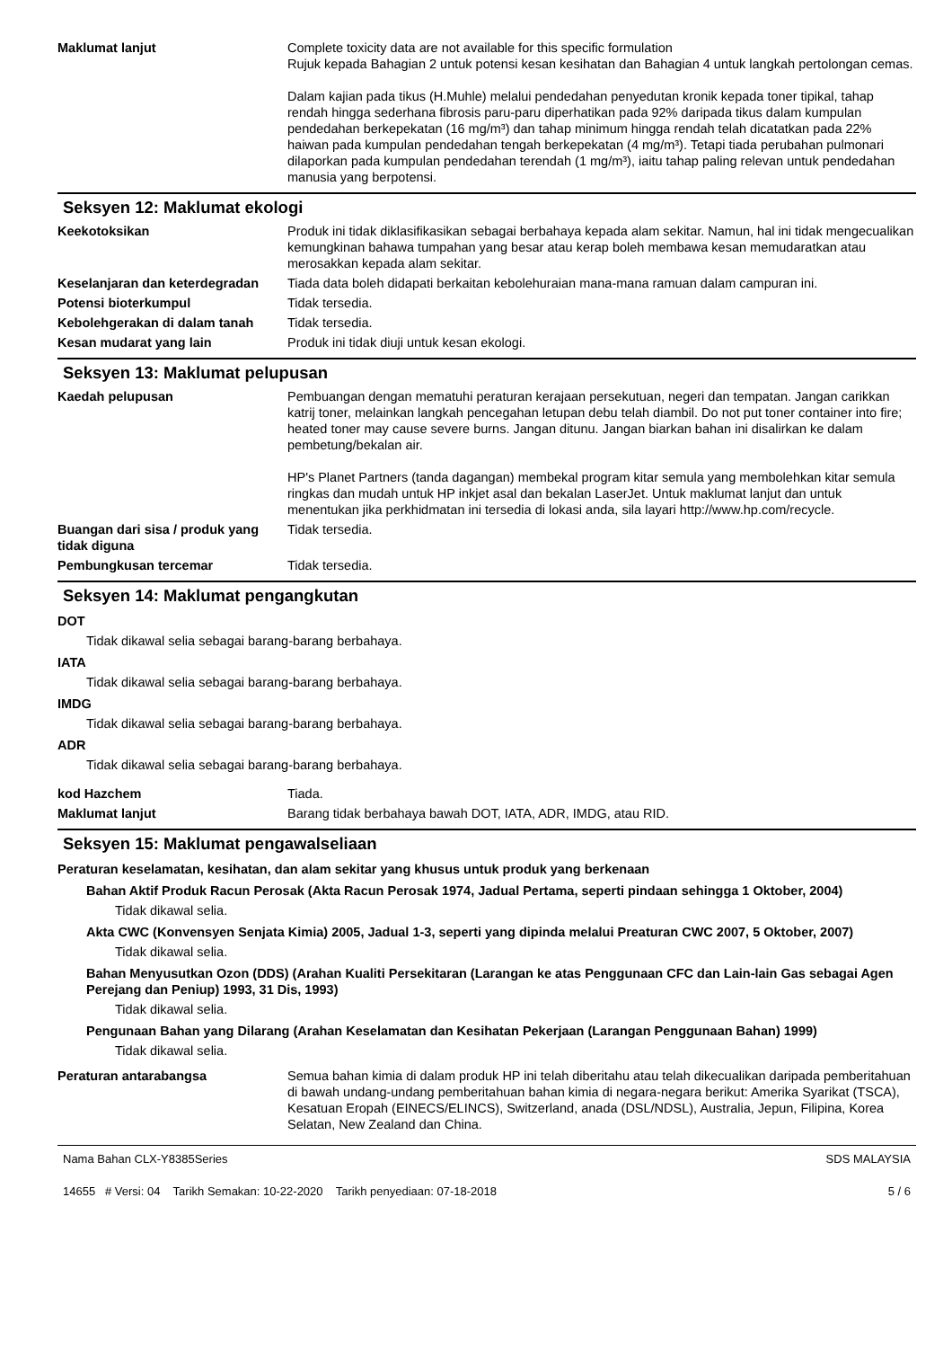Maklumat lanjut Complete toxicity data are not available for this specific formulation
Rujuk kepada Bahagian 2 untuk potensi kesan kesihatan dan Bahagian 4 untuk langkah pertolongan cemas.
Dalam kajian pada tikus (H.Muhle) melalui pendedahan penyedutan kronik kepada toner tipikal, tahap rendah hingga sederhana fibrosis paru-paru diperhatikan pada 92% daripada tikus dalam kumpulan pendedahan berkepekatan (16 mg/m³) dan tahap minimum hingga rendah telah dicatatkan pada 22% haiwan pada kumpulan pendedahan tengah berkepekatan (4 mg/m³). Tetapi tiada perubahan pulmonari dilaporkan pada kumpulan pendedahan terendah (1 mg/m³), iaitu tahap paling relevan untuk pendedahan manusia yang berpotensi.
Seksyen 12: Maklumat ekologi
Keekotoksikan Produk ini tidak diklasifikasikan sebagai berbahaya kepada alam sekitar. Namun, hal ini tidak mengecualikan kemungkinan bahawa tumpahan yang besar atau kerap boleh membawa kesan memudaratkan atau merosakkan kepada alam sekitar.
Keselanjaran dan keterdegradan
Tiada data boleh didapati berkaitan kebolehuraian mana-mana ramuan dalam campuran ini.
Potensi bioterkumpul Tidak tersedia.
Kebolehgerakan di dalam tanah Tidak tersedia.
Kesan mudarat yang lain Produk ini tidak diuji untuk kesan ekologi.
Seksyen 13: Maklumat pelupusan
Kaedah pelupusan Pembuangan dengan mematuhi peraturan kerajaan persekutuan, negeri dan tempatan. Jangan carikkan katrij toner, melainkan langkah pencegahan letupan debu telah diambil. Do not put toner container into fire; heated toner may cause severe burns. Jangan ditunu. Jangan biarkan bahan ini disalirkan ke dalam pembetung/bekalan air.
HP's Planet Partners (tanda dagangan) membekal program kitar semula yang membolehkan kitar semula ringkas dan mudah untuk HP inkjet asal dan bekalan LaserJet. Untuk maklumat lanjut dan untuk menentukan jika perkhidmatan ini tersedia di lokasi anda, sila layari http://www.hp.com/recycle.
Buangan dari sisa / produk yang tidak diguna
Tidak tersedia.
Pembungkusan tercemar Tidak tersedia.
Seksyen 14: Maklumat pengangkutan
DOT
Tidak dikawal selia sebagai barang-barang berbahaya.
IATA
Tidak dikawal selia sebagai barang-barang berbahaya.
IMDG
Tidak dikawal selia sebagai barang-barang berbahaya.
ADR
Tidak dikawal selia sebagai barang-barang berbahaya.
kod Hazchem Tiada.
Maklumat lanjut Barang tidak berbahaya bawah DOT, IATA, ADR, IMDG, atau RID.
Seksyen 15: Maklumat pengawalseliaan
Peraturan keselamatan, kesihatan, dan alam sekitar yang khusus untuk produk yang berkenaan
Bahan Aktif Produk Racun Perosak (Akta Racun Perosak 1974, Jadual Pertama, seperti pindaan sehingga 1 Oktober, 2004)
Tidak dikawal selia.
Akta CWC (Konvensyen Senjata Kimia) 2005, Jadual 1-3, seperti yang dipinda melalui Preaturan CWC 2007, 5 Oktober, 2007)
Tidak dikawal selia.
Bahan Menyusutkan Ozon (DDS) (Arahan Kualiti Persekitaran (Larangan ke atas Penggunaan CFC dan Lain-lain Gas sebagai Agen Perejang dan Peniup) 1993, 31 Dis, 1993)
Tidak dikawal selia.
Pengunaan Bahan yang Dilarang (Arahan Keselamatan dan Kesihatan Pekerjaan (Larangan Penggunaan Bahan) 1999)
Tidak dikawal selia.
Peraturan antarabangsa Semua bahan kimia di dalam produk HP ini telah diberitahu atau telah dikecualikan daripada pemberitahuan di bawah undang-undang pemberitahuan bahan kimia di negara-negara berikut: Amerika Syarikat (TSCA), Kesatuan Eropah (EINECS/ELINCS), Switzerland, anada (DSL/NDSL), Australia, Jepun, Filipina, Korea Selatan, New Zealand dan China.
Nama Bahan CLX-Y8385Series
14655 # Versi: 04 Tarikh Semakan: 10-22-2020 Tarikh penyediaan: 07-18-2018
SDS MALAYSIA
5 / 6